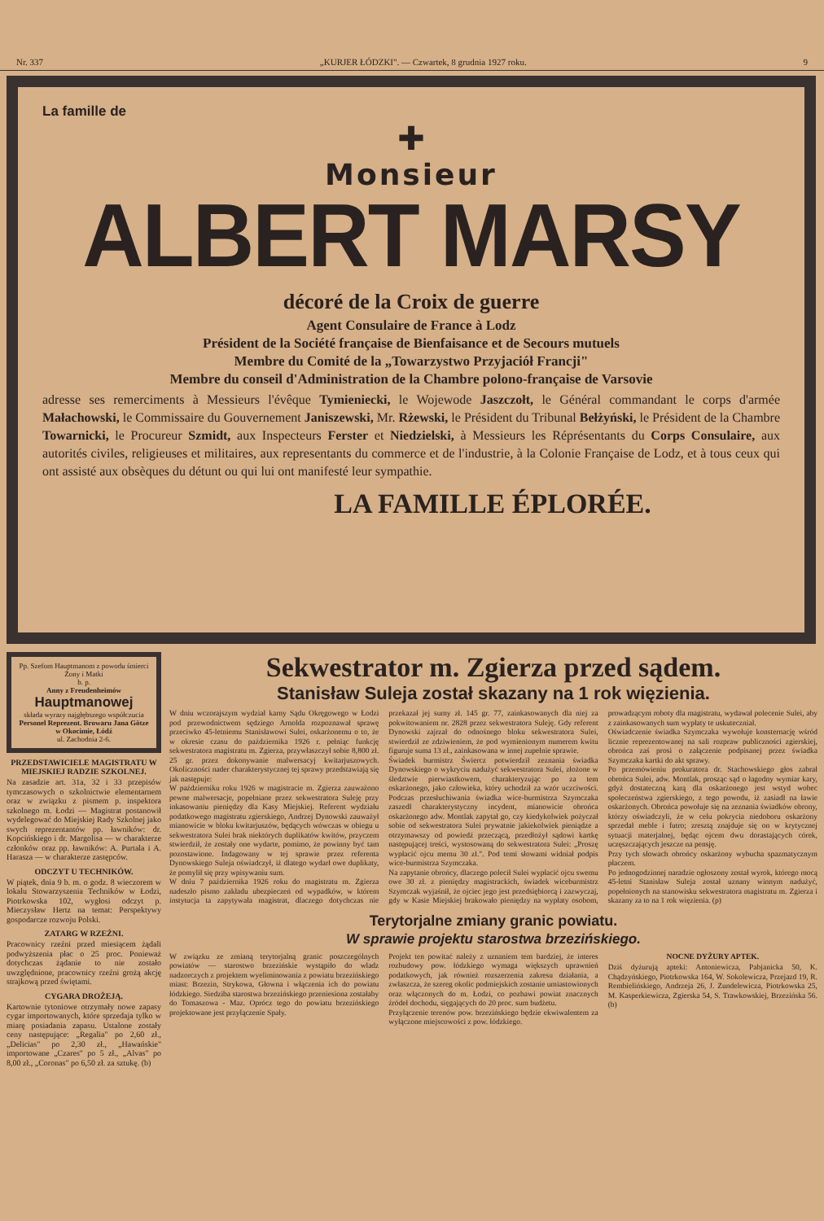Nr. 337 „KURJER ŁÓDZKI". — Czwartek, 8 grudnia 1927 roku. 9
La famille de
✚
Monsieur
ALBERT MARSY
décoré de la Croix de guerre
Agent Consulaire de France à Lodz
Président de la Société française de Bienfaisance et de Secours mutuels
Membre du Comité de la „Towarzystwo Przyjaciół Francji"
Membre du conseil d'Administration de la Chambre polono-française de Varsovie
adresse ses remerciments à Messieurs l'évêque Tymieniecki, le Wojewode Jaszczołt, le Général commandant le corps d'armée Małachowski, le Commissaire du Gouvernement Janiszewski, Mr. Rżewski, le Président du Tribunal Bełżyński, le Président de la Chambre Towarnicki, le Procureur Szmidt, aux Inspecteurs Ferster et Niedzielski, à Messieurs les Réprésentants du Corps Consulaire, aux autorités civiles, religieuses et militaires, aux representants du commerce et de l'industrie, à la Colonie Française de Lodz, et à tous ceux qui ont assisté aux obsèques du détunt ou qui lui ont manifesté leur sympathie.
LA FAMILLE ÉPLORÉE.
Pp. Szefom Hauptmanom z powodu śmierci Żony i Matki
b. p.
Anny z Freudenheimów
Hauptmanowej
składa wyrazy najgłębszego współczucia
Personel Reprezent. Browaru Jana Götze w Okocimie, Łódź
ul. Zachodnia 2-6.
PRZEDSTAWICIELE MAGISTRATU W MIEJSKIEJ RADZIE SZKOLNEJ.
Na zasadzie art. 31a, 32 i 33 przepisów tymczasowych o szkolnictwie elementarnem oraz w związku z pismem p. inspektora szkolnego m. Łodzi — Magistrat postanowił wydelegować do Miejskiej Rady Szkolnej jako swych reprezentantów pp. ławników: dr. Kopcińskiego i dr. Margolisa — w charakterze członków oraz pp. ławników: A. Purtala i A. Harasza — w charakterze zastępców.
ODCZYT U TECHNIKÓW.
W piątek, dnia 9 b. m. o godz. 8 wieczorem w lokalu Stowarzyszenia Techników w Łodzi, Piotrkowska 102, wygłosi odczyt p. Mieczysław Hertz na temat: Perspektywy gospodarcze rozwoju Polski.
ZATARG W RZEŹNI.
Pracownicy rzeźni przed miesiącem żądali podwyższenia płac o 25 proc. Ponieważ dotychczas żądanie to nie zostało uwzględnione, pracownicy rzeźni grożą akcję strajkową przed świętami.
CYGARA DROŻEJĄ.
Kartownie tytoniowe otrzymały nowe zapasy cygar importowanych, które sprzedaja tylko w miarę posiadania zapasu. Ustalone zostały ceny następujące: „Regalia" po 2,60 zł., „Delicias" po 2,30 zł., „Hawańskie" importowane „Czares" po 5 zł., „Alvas" po 8,00 zł., „Coronas" po 6,50 zł. za sztukę. (b)
Sekwestrator m. Zgierza przed sądem.
Stanisław Suleja został skazany na 1 rok więzienia.
W dniu wczorajszym wydział karny Sądu Okręgowego w Łodzi pod przewodnictwem sędziego Arnolda rozpoznawał sprawę przeciwko 45-letniemu Stanisławowi Sulei, oskarżonemu o to, że w okresie czasu do października 1926 r. pełniąc funkcję sekwestratora magistratu m. Zgierza, przywłaszczył sobie 8,800 zł. 25 gr. przez dokonywanie malwersacyj kwitarjuszowych. Okoliczności nader charakterystycznej tej sprawy przedstawiają się jak następuje:
W październiku roku 1926 w magistracie m. Zgierza zauważono pewne malwersacje, popełniane przez sekwestratora Suleję przy inkasowaniu pieniędzy dla Kasy Miejskiej. Referent wydziału podatkowego magistratu zgierskiego, Andrzej Dynowski zauważył mianowicie w bloku kwitarjuszów, będących wówczas w obiegu u sekwestratora Sulei brak niektórych duplikatów kwitów, przyczem stwierdził, że zostały one wydarte, pomimo, że powinny być tam pozostawione. Indagowany w tej sprawie przez referenta Dynowskiego Suleja oświadczył, iż dlatego wydarł owe duplikaty, że pomylił się przy wpisywaniu sum.
W dniu 7 października 1926 roku do magistratu m. Zgierza nadeszło pismo zakładu ubezpieczeń od wypadków, w którem instytucja ta zapytywała magistrat, dlaczego dotychczas nie przekazał jej sumy zł. 145 gr. 77, zainkasowanych dla niej za pokwitowaniem nr. 2828 przez sekwestratora Suleję. Gdy referent Dynowski zajrzał do odnośnego bloku sekwestratora Sulei, stwierdził ze zdziwieniem, że pod wymienionym numerem kwitu figuruje suma 13 zł., zainkasowana w innej zupełnie sprawie.
Świadek burmistrz Świercz potwierdził zeznania świadka Dynowskiego o wykryciu nadużyć sekwestratora Sulei, złożone w śledztwie pierwiastkowem, charakteryzując po za tem oskarżonego, jako człowieka, który uchodził za wzór uczciwości. Podczas przesłuchiwania świadka wice-burmistrza Szymczaka zaszedł charakterystyczny incydent, mianowicie obrońca oskarżonego adw. Montlak zapytał go, czy kiedykolwiek pożyczał sobie od sekwestratora Sulei prywatnie jakiekolwiek pieniądze a otrzymawszy od powiedź przeczącą, przedłożył sądowi kartkę następującej treści, wystosowaną do sekwestratora Sulei: „Proszę wypłacić ojcu memu 30 zł.". Pod temi słowami widniał podpis wice-burmistrza Szymczaka.
Na zapytanie obrońcy, dlaczego polecił Sulei wypłacić ojcu swemu owe 30 zł. z pieniędzy magistrackich, świadek wiceburmistrz Szymczak wyjaśnił, że ojciec jego jest przedsiębiorcą i zazwyczaj, gdy w Kasie Miejskiej brakowało pieniędzy na wypłaty osobom, prowadzącym roboty dla magistratu, wydawał polecenie Sulei, aby z zainkasowanych sum wypłaty te uskuteczniał.
Oświadczenie świadka Szymczaka wywołuje konsternację wśród licznie reprezentowanej na sali rozpraw publiczności zgierskiej, obrońca zaś prosi o załączenie podpisanej przez świadka Szymczaka kartki do akt sprawy.
Po przemówieniu prokuratora dr. Stachowskiego głos zabrał obrońca Sulei, adw. Montlak, prosząc sąd o łagodny wymiar kary, gdyż dostateczną karą dla oskarżonego jest wstyd wobec społeczeństwa zgierskiego, z tego powodu, iż zasiadł na ławie oskarżonych. Obrońca powołuje się na zeznania świadków obrony, którzy oświadczyli, że w celu pokrycia niedoboru oskarżony sprzedał meble i futro; zresztą znajduje się on w krytycznej sytuacji materjalnej, będąc ojcem dwu dorastających córek, uczęszczających jeszcze na pensję.
Przy tych słowach obrońcy oskarżony wybucha spazmatycznym płaczem.
Po jednogodzinnej naradzie ogłoszony został wyrok, którego mocą 45-letni Stanisław Suleja został uznany winnym nadużyć, popełnionych na stanowisku sekwestratora magistratu m. Zgierza i skazany za to na 1 rok więzienia. (p)
Terytorjalne zmiany granic powiatu.
W sprawie projektu starostwa brzezińskiego.
W związku ze zmianą terytorjalną granic poszczególnych powiatów — starostwo brzezińskie wystąpiło do władz nadzorczych z projektem wyeliminowania z powiatu brzezińskiego miast: Brzezin, Strykowa, Głowna i włączenia ich do powiatu łódzkiego. Siedziba starostwa brzezińskiego przeniesiona zostałaby do Tomaszowa - Maz. Oprócz tego do powiatu brzezińskiego projektowane jest przyłączenie Spały.
Projekt ten powitać należy z uznaniem tem bardziej, że interes rozbudowy pow. łódzkiego wymaga większych uprawnień podatkowych, jak również rozszerzenia zakresu działania, a zwłaszcza, że szereg okolic podmiejskich zostanie umiastowionych oraz włączonych do m. Łodzi, co pozbawi powiat znacznych źródeł dochodu, sięgających do 20 proc. sum budżetu.
Przyłączenie terenów pow. brzezińskiego będzie ekwiwalentem za wyłączone miejscowości z pow. łódzkiego.
NOCNE DYŻURY APTEK.
Dziś dyżurują apteki: Antoniewicza, Pabjanicka 50, K. Chądzyńskiego, Piotrkowska 164, W. Sokolewicza, Przejazd 19, R. Rembielińskiego, Andrzeja 26, J. Zundelewicza, Piotrkowska 25, M. Kasperkiewicza, Zgierska 54, S. Trawkowskiej, Brzezińska 56. (b)